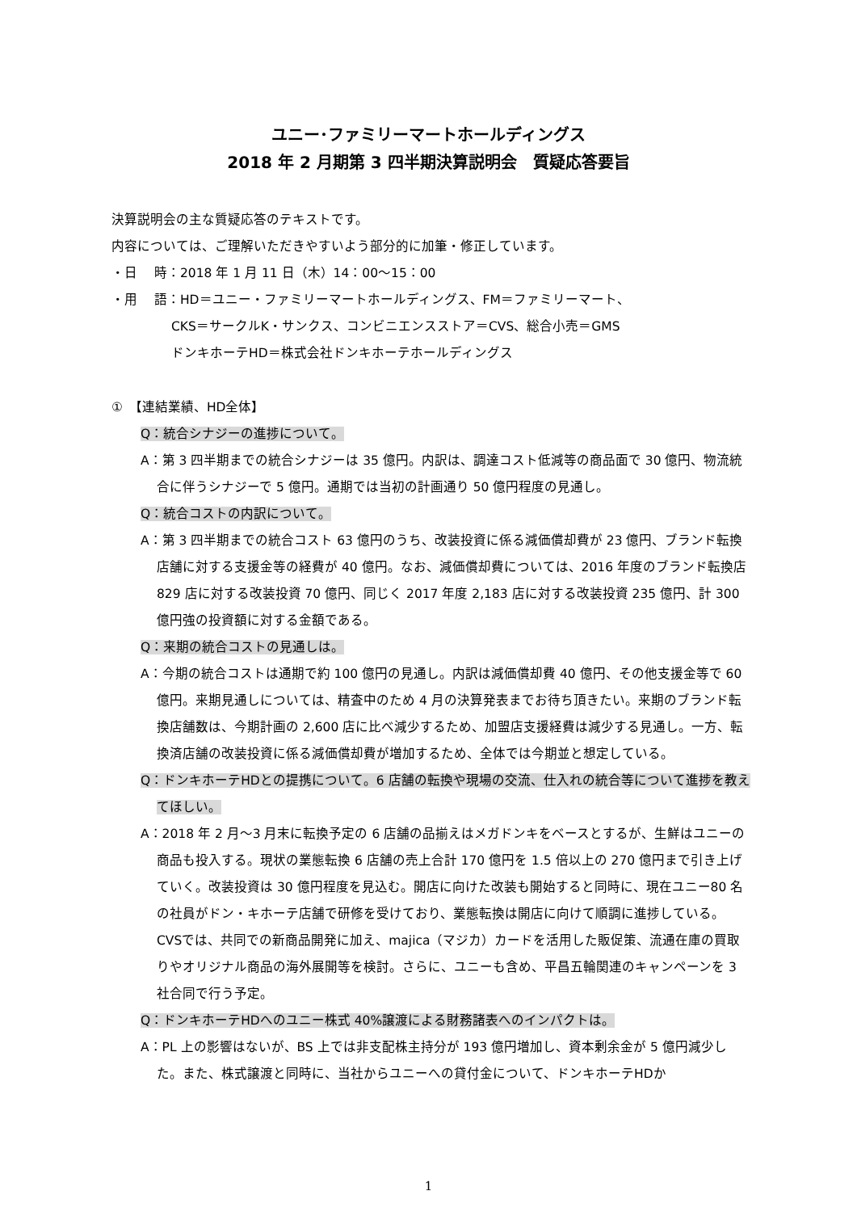ユニー･ファミリーマートホールディングス
2018 年 2 月期第 3 四半期決算説明会　質疑応答要旨
決算説明会の主な質疑応答のテキストです。
内容については、ご理解いただきやすいよう部分的に加筆・修正しています。
・日　 時：2018 年 1 月 11 日（木）14：00～15：00
・用　 語：HD＝ユニー・ファミリーマートホールディングス、FM＝ファミリーマート、
CKS＝サークルK・サンクス、コンビニエンスストア＝CVS、総合小売＝GMS
ドンキホーテHD＝株式会社ドンキホーテホールディングス
①　【連結業績、HD全体】
Q：統合シナジーの進捗について。
A：第 3 四半期までの統合シナジーは 35 億円。内訳は、調達コスト低減等の商品面で 30 億円、物流統合に伴うシナジーで 5 億円。通期では当初の計画通り 50 億円程度の見通し。
Q：統合コストの内訳について。
A：第 3 四半期までの統合コスト 63 億円のうち、改装投資に係る減価償却費が 23 億円、ブランド転換店舗に対する支援金等の経費が 40 億円。なお、減価償却費については、2016 年度のブランド転換店 829 店に対する改装投資 70 億円、同じく 2017 年度 2,183 店に対する改装投資 235 億円、計 300 億円強の投資額に対する金額である。
Q：来期の統合コストの見通しは。
A：今期の統合コストは通期で約 100 億円の見通し。内訳は減価償却費 40 億円、その他支援金等で 60 億円。来期見通しについては、精査中のため 4 月の決算発表までお待ち頂きたい。来期のブランド転換店舗数は、今期計画の 2,600 店に比べ減少するため、加盟店支援経費は減少する見通し。一方、転換済店舗の改装投資に係る減価償却費が増加するため、全体では今期並と想定している。
Q：ドンキホーテHDとの提携について。6 店舗の転換や現場の交流、仕入れの統合等について進捗を教えてほしい。
A：2018 年 2 月～3 月末に転換予定の 6 店舗の品揃えはメガドンキをベースとするが、生鮮はユニーの商品も投入する。現状の業態転換 6 店舗の売上合計 170 億円を 1.5 倍以上の 270 億円まで引き上げていく。改装投資は 30 億円程度を見込む。開店に向けた改装も開始すると同時に、現在ユニー80 名の社員がドン・キホーテ店舗で研修を受けており、業態転換は開店に向けて順調に進捗している。
CVSでは、共同での新商品開発に加え、majica（マジカ）カードを活用した販促策、流通在庫の買取りやオリジナル商品の海外展開等を検討。さらに、ユニーも含め、平昌五輪関連のキャンペーンを 3 社合同で行う予定。
Q：ドンキホーテHDへのユニー株式 40%譲渡による財務諸表へのインパクトは。
A：PL 上の影響はないが、BS 上では非支配株主持分が 193 億円増加し、資本剰余金が 5 億円減少した。また、株式譲渡と同時に、当社からユニーへの貸付金について、ドンキホーテHDか
1